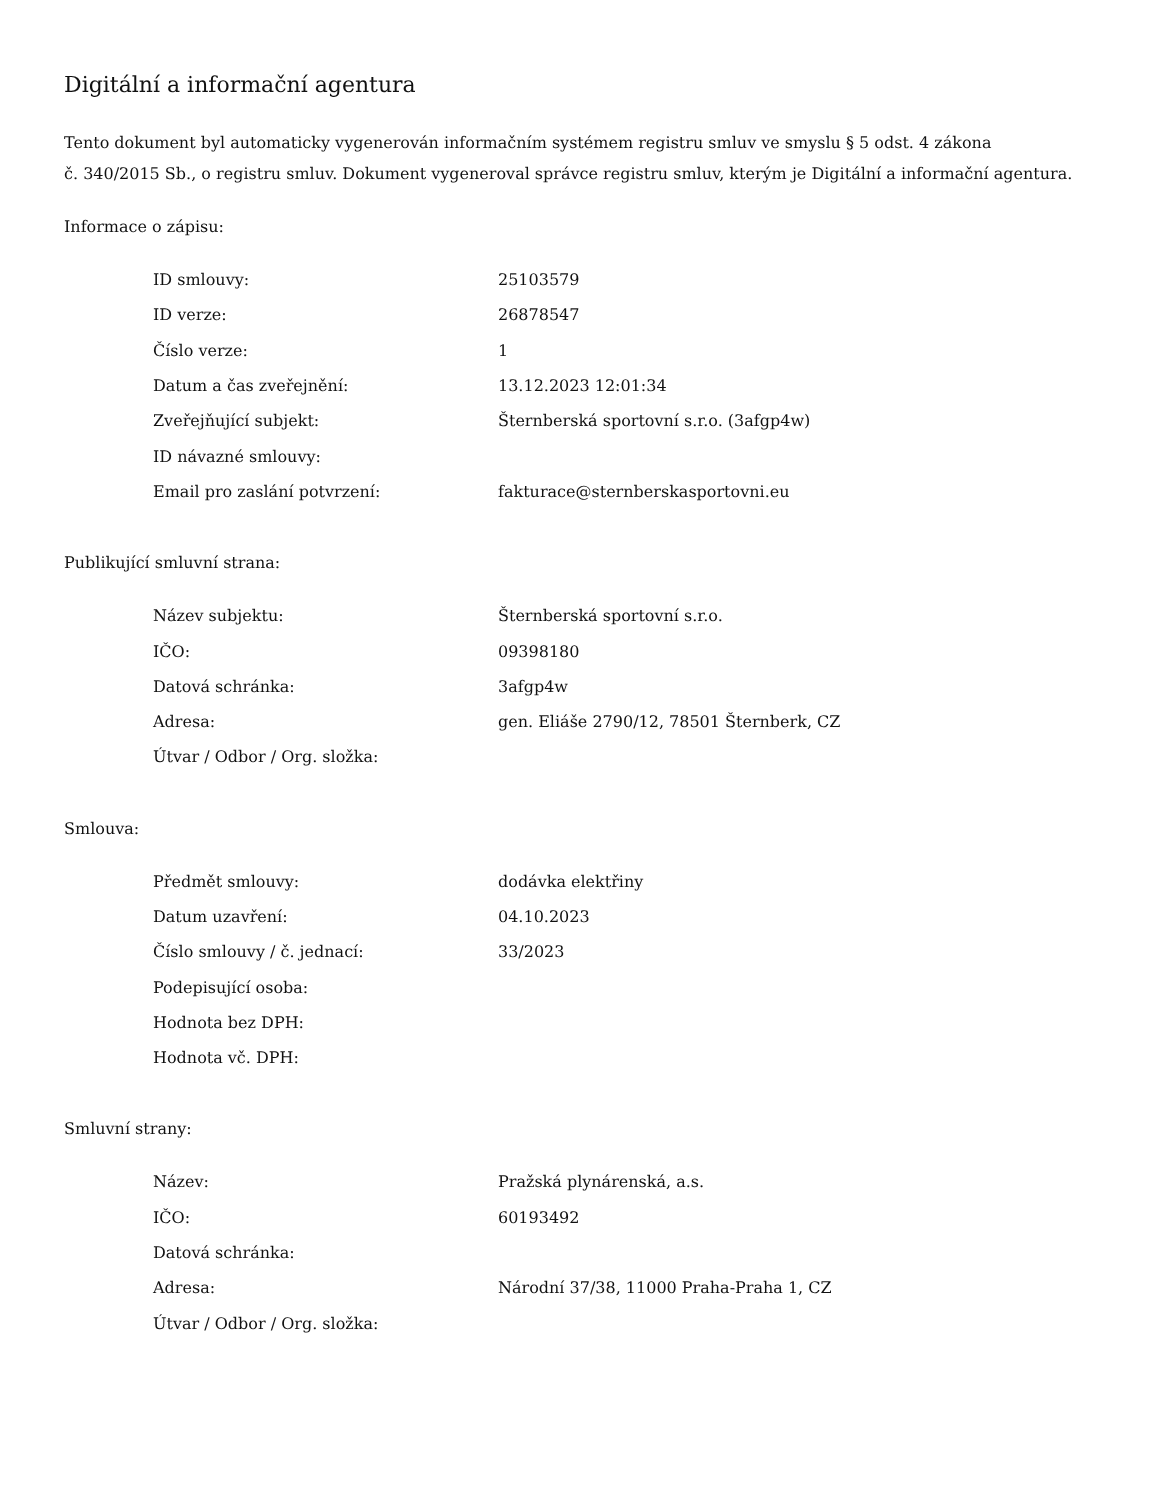Digitální a informační agentura
Tento dokument byl automaticky vygenerován informačním systémem registru smluv ve smyslu § 5 odst. 4 zákona
č. 340/2015 Sb., o registru smluv. Dokument vygeneroval správce registru smluv, kterým je Digitální a informační agentura.
Informace o zápisu:
| ID smlouvy: | 25103579 |
| ID verze: | 26878547 |
| Číslo verze: | 1 |
| Datum a čas zveřejnění: | 13.12.2023 12:01:34 |
| Zveřejňující subjekt: | Šternberská sportovní s.r.o. (3afgp4w) |
| ID návazné smlouvy: | |
| Email pro zaslání potvrzení: | fakturace@sternberskasportovni.eu |
Publikující smluvní strana:
| Název subjektu: | Šternberská sportovní s.r.o. |
| IČO: | 09398180 |
| Datová schránka: | 3afgp4w |
| Adresa: | gen. Eliáše 2790/12, 78501 Šternberk, CZ |
| Útvar / Odbor / Org. složka: | |
Smlouva:
| Předmět smlouvy: | dodávka elektřiny |
| Datum uzavření: | 04.10.2023 |
| Číslo smlouvy / č. jednací: | 33/2023 |
| Podepisující osoba: | |
| Hodnota bez DPH: | |
| Hodnota vč. DPH: | |
Smluvní strany:
| Název: | Pražská plynárenská, a.s. |
| IČO: | 60193492 |
| Datová schránka: | |
| Adresa: | Národní 37/38, 11000 Praha-Praha 1, CZ |
| Útvar / Odbor / Org. složka: | |